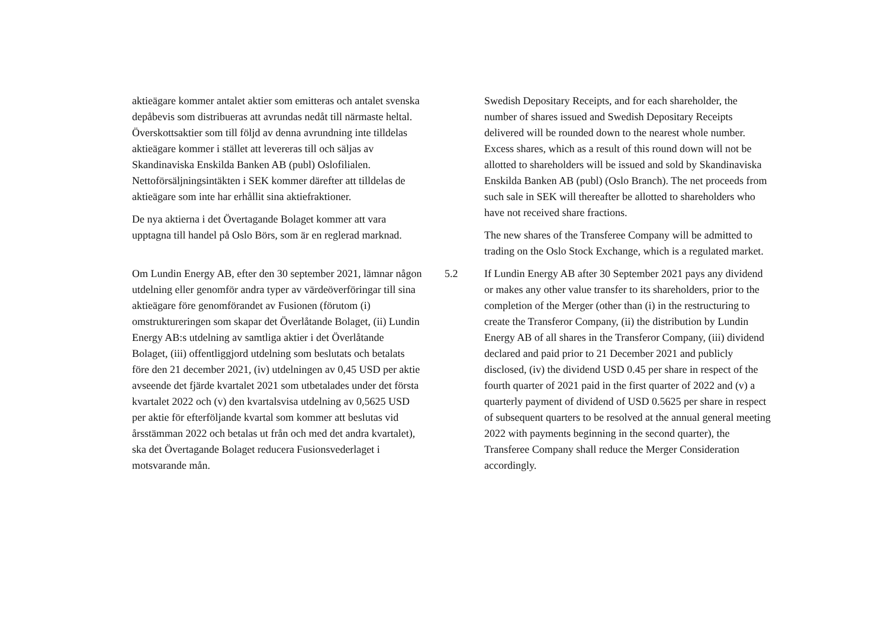aktieägare kommer antalet aktier som emitteras och antalet svenska depåbevis som distribueras att avrundas nedåt till närmaste heltal. Överskottsaktier som till följd av denna avrundning inte tilldelas aktieägare kommer i stället att levereras till och säljas av Skandinaviska Enskilda Banken AB (publ) Oslofilialen. Nettoförsäljningsintäkten i SEK kommer därefter att tilldelas de aktieägare som inte har erhållit sina aktiefraktioner.
De nya aktierna i det Övertagande Bolaget kommer att vara upptagna till handel på Oslo Börs, som är en reglerad marknad.
Swedish Depositary Receipts, and for each shareholder, the number of shares issued and Swedish Depositary Receipts delivered will be rounded down to the nearest whole number. Excess shares, which as a result of this round down will not be allotted to shareholders will be issued and sold by Skandinaviska Enskilda Banken AB (publ) (Oslo Branch). The net proceeds from such sale in SEK will thereafter be allotted to shareholders who have not received share fractions.
The new shares of the Transferee Company will be admitted to trading on the Oslo Stock Exchange, which is a regulated market.
Om Lundin Energy AB, efter den 30 september 2021, lämnar någon utdelning eller genomför andra typer av värdeöverföringar till sina aktieägare före genomförandet av Fusionen (förutom (i) omstruktureringen som skapar det Överlåtande Bolaget, (ii) Lundin Energy AB:s utdelning av samtliga aktier i det Överlåtande Bolaget, (iii) offentliggjord utdelning som beslutats och betalats före den 21 december 2021, (iv) utdelningen av 0,45 USD per aktie avseende det fjärde kvartalet 2021 som utbetalades under det första kvartalet 2022 och (v) den kvartalsvisa utdelning av 0,5625 USD per aktie för efterföljande kvartal som kommer att beslutas vid årsstämman 2022 och betalas ut från och med det andra kvartalet), ska det Övertagande Bolaget reducera Fusionsvederlaget i motsvarande mån.
5.2 If Lundin Energy AB after 30 September 2021 pays any dividend or makes any other value transfer to its shareholders, prior to the completion of the Merger (other than (i) in the restructuring to create the Transferor Company, (ii) the distribution by Lundin Energy AB of all shares in the Transferor Company, (iii) dividend declared and paid prior to 21 December 2021 and publicly disclosed, (iv) the dividend USD 0.45 per share in respect of the fourth quarter of 2021 paid in the first quarter of 2022 and (v) a quarterly payment of dividend of USD 0.5625 per share in respect of subsequent quarters to be resolved at the annual general meeting 2022 with payments beginning in the second quarter), the Transferee Company shall reduce the Merger Consideration accordingly.